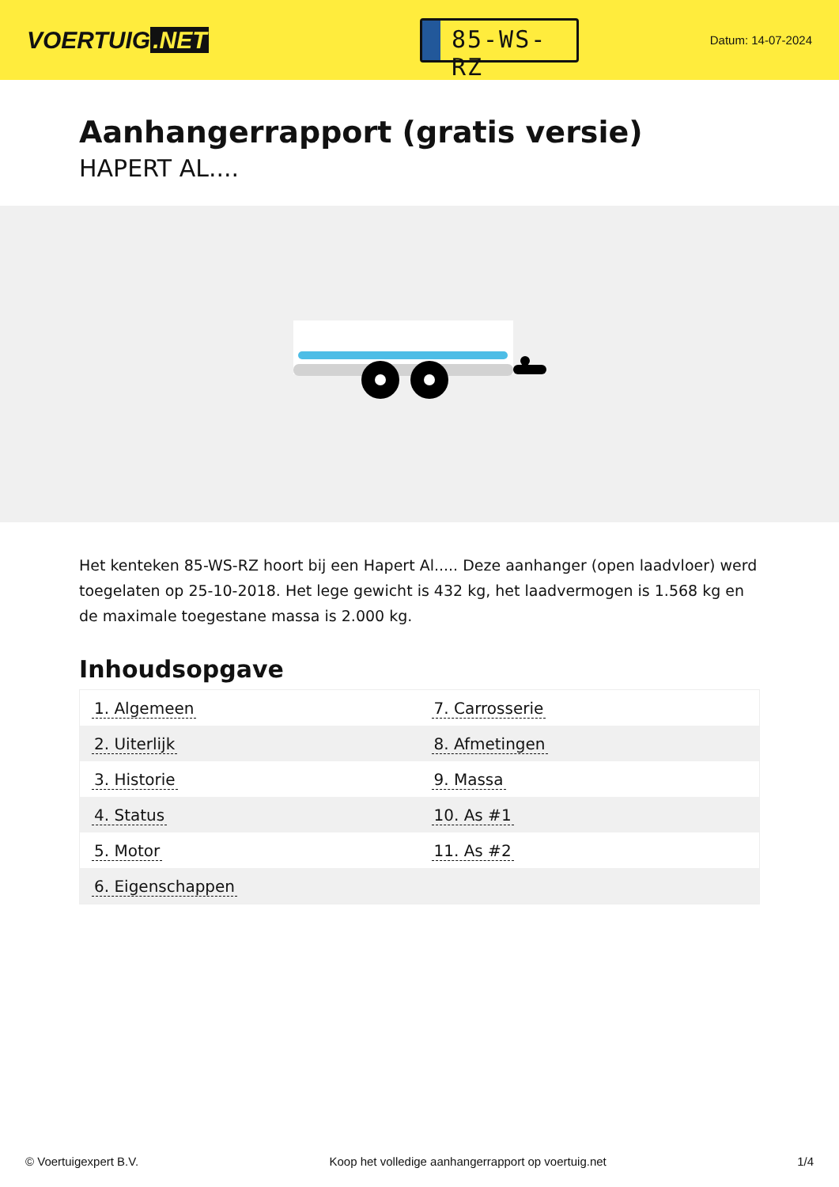VOERTUIG.NET
85-WS-RZ
Datum: 14-07-2024
Aanhangerrapport (gratis versie)
HAPERT AL....
Het kenteken 85-WS-RZ hoort bij een Hapert Al..... Deze aanhanger (open laadvloer) werd toegelaten op 25-10-2018. Het lege gewicht is 432 kg, het laadvermogen is 1.568 kg en de maximale toegestane massa is 2.000 kg.
Inhoudsopgave
| 1. Algemeen | 7. Carrosserie |
| 2. Uiterlijk | 8. Afmetingen |
| 3. Historie | 9. Massa |
| 4. Status | 10. As #1 |
| 5. Motor | 11. As #2 |
| 6. Eigenschappen | |
© Voertuigexpert B.V. Koop het volledige aanhangerrapport op voertuig.net 1/4